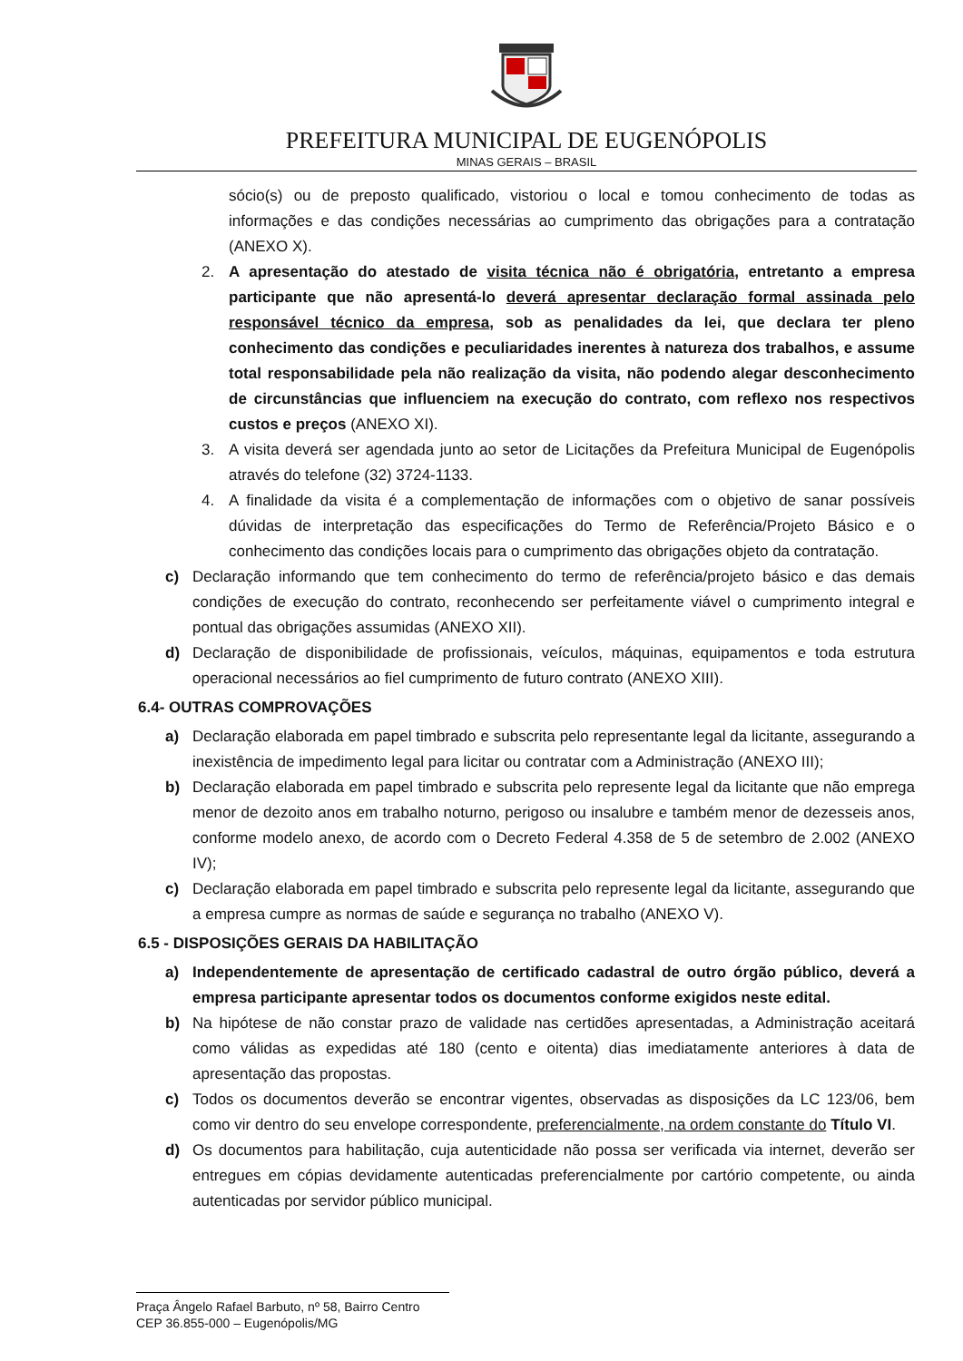PREFEITURA MUNICIPAL DE EUGENÓPOLIS
MINAS GERAIS – BRASIL
sócio(s) ou de preposto qualificado, vistoriou o local e tomou conhecimento de todas as informações e das condições necessárias ao cumprimento das obrigações para a contratação (ANEXO X).
2. A apresentação do atestado de visita técnica não é obrigatória, entretanto a empresa participante que não apresentá-lo deverá apresentar declaração formal assinada pelo responsável técnico da empresa, sob as penalidades da lei, que declara ter pleno conhecimento das condições e peculiaridades inerentes à natureza dos trabalhos, e assume total responsabilidade pela não realização da visita, não podendo alegar desconhecimento de circunstâncias que influenciem na execução do contrato, com reflexo nos respectivos custos e preços (ANEXO XI).
3. A visita deverá ser agendada junto ao setor de Licitações da Prefeitura Municipal de Eugenópolis através do telefone (32) 3724-1133.
4. A finalidade da visita é a complementação de informações com o objetivo de sanar possíveis dúvidas de interpretação das especificações do Termo de Referência/Projeto Básico e o conhecimento das condições locais para o cumprimento das obrigações objeto da contratação.
c) Declaração informando que tem conhecimento do termo de referência/projeto básico e das demais condições de execução do contrato, reconhecendo ser perfeitamente viável o cumprimento integral e pontual das obrigações assumidas (ANEXO XII).
d) Declaração de disponibilidade de profissionais, veículos, máquinas, equipamentos e toda estrutura operacional necessários ao fiel cumprimento de futuro contrato (ANEXO XIII).
6.4- OUTRAS COMPROVAÇÕES
a) Declaração elaborada em papel timbrado e subscrita pelo representante legal da licitante, assegurando a inexistência de impedimento legal para licitar ou contratar com a Administração (ANEXO III);
b) Declaração elaborada em papel timbrado e subscrita pelo represente legal da licitante que não emprega menor de dezoito anos em trabalho noturno, perigoso ou insalubre e também menor de dezesseis anos, conforme modelo anexo, de acordo com o Decreto Federal 4.358 de 5 de setembro de 2.002 (ANEXO IV);
c) Declaração elaborada em papel timbrado e subscrita pelo represente legal da licitante, assegurando que a empresa cumpre as normas de saúde e segurança no trabalho (ANEXO V).
6.5 - DISPOSIÇÕES GERAIS DA HABILITAÇÃO
a) Independentemente de apresentação de certificado cadastral de outro órgão público, deverá a empresa participante apresentar todos os documentos conforme exigidos neste edital.
b) Na hipótese de não constar prazo de validade nas certidões apresentadas, a Administração aceitará como válidas as expedidas até 180 (cento e oitenta) dias imediatamente anteriores à data de apresentação das propostas.
c) Todos os documentos deverão se encontrar vigentes, observadas as disposições da LC 123/06, bem como vir dentro do seu envelope correspondente, preferencialmente, na ordem constante do Título VI.
d) Os documentos para habilitação, cuja autenticidade não possa ser verificada via internet, deverão ser entregues em cópias devidamente autenticadas preferencialmente por cartório competente, ou ainda autenticadas por servidor público municipal.
Praça Ângelo Rafael Barbuto, nº 58, Bairro Centro
CEP 36.855-000 – Eugenópolis/MG